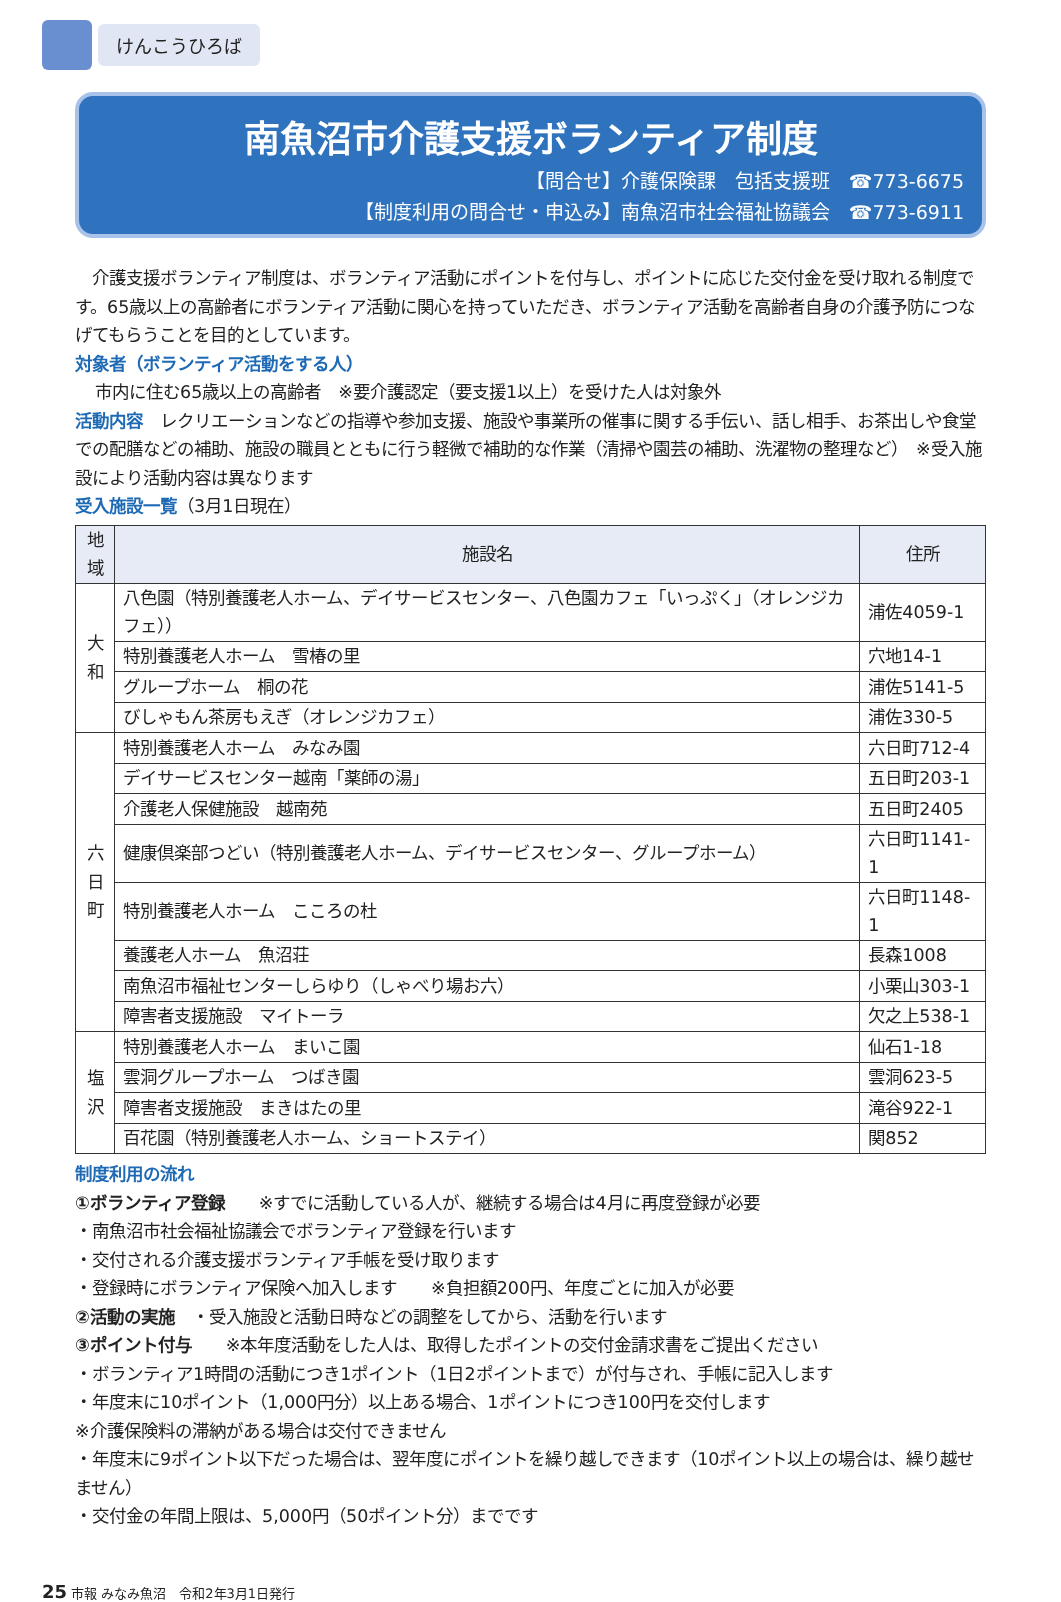けんこうひろば
南魚沼市介護支援ボランティア制度
【問合せ】介護保険課　包括支援班　☎773-6675
【制度利用の問合せ・申込み】南魚沼市社会福祉協議会　☎773-6911
　介護支援ボランティア制度は、ボランティア活動にポイントを付与し、ポイントに応じた交付金を受け取れる制度です。65歳以上の高齢者にボランティア活動に関心を持っていただき、ボランティア活動を高齢者自身の介護予防につなげてもらうことを目的としています。
対象者（ボランティア活動をする人）
市内に住む65歳以上の高齢者　※要介護認定（要支援1以上）を受けた人は対象外
活動内容　レクリエーションなどの指導や参加支援、施設や事業所の催事に関する手伝い、話し相手、お茶出しや食堂での配膳などの補助、施設の職員とともに行う軽微で補助的な作業（清掃や園芸の補助、洗濯物の整理など）　※受入施設により活動内容は異なります
受入施設一覧（3月1日現在）
| 地域 | 施設名 | 住所 |
| --- | --- | --- |
| 大和 | 八色園（特別養護老人ホーム、デイサービスセンター、八色園カフェ「いっぷく」（オレンジカフェ）） | 浦佐4059-1 |
| | 特別養護老人ホーム 雪椿の里 | 穴地14-1 |
| | グループホーム 桐の花 | 浦佐5141-5 |
| | びしゃもん茶房もえぎ（オレンジカフェ） | 浦佐330-5 |
| 六日町 | 特別養護老人ホーム みなみ園 | 六日町712-4 |
| | デイサービスセンター越南「薬師の湯」 | 五日町203-1 |
| | 介護老人保健施設 越南苑 | 五日町2405 |
| | 健康倶楽部つどい（特別養護老人ホーム、デイサービスセンター、グループホーム） | 六日町1141-1 |
| | 特別養護老人ホーム こころの杜 | 六日町1148-1 |
| | 養護老人ホーム 魚沼荘 | 長森1008 |
| | 南魚沼市福祉センターしらゆり（しゃべり場お六） | 小栗山303-1 |
| | 障害者支援施設 マイトーラ | 欠之上538-1 |
| 塩沢 | 特別養護老人ホーム まいこ園 | 仙石1-18 |
| | 雲洞グループホーム つばき園 | 雲洞623-5 |
| | 障害者支援施設 まきはたの里 | 滝谷922-1 |
| | 百花園（特別養護老人ホーム、ショートステイ） | 関852 |
制度利用の流れ
①ボランティア登録　　※すでに活動している人が、継続する場合は4月に再度登録が必要
・南魚沼市社会福祉協議会でボランティア登録を行います
・交付される介護支援ボランティア手帳を受け取ります
・登録時にボランティア保険へ加入します　　※負担額200円、年度ごとに加入が必要
②活動の実施　・受入施設と活動日時などの調整をしてから、活動を行います
③ポイント付与　　※本年度活動をした人は、取得したポイントの交付金請求書をご提出ください
・ボランティア1時間の活動につき1ポイント（1日2ポイントまで）が付与され、手帳に記入します
・年度末に10ポイント（1,000円分）以上ある場合、1ポイントにつき100円を交付します
※介護保険料の滞納がある場合は交付できません
・年度末に9ポイント以下だった場合は、翌年度にポイントを繰り越しできます（10ポイント以上の場合は、繰り越せません）
・交付金の年間上限は、5,000円（50ポイント分）までです
25 市報 みなみ魚沼　令和2年3月1日発行